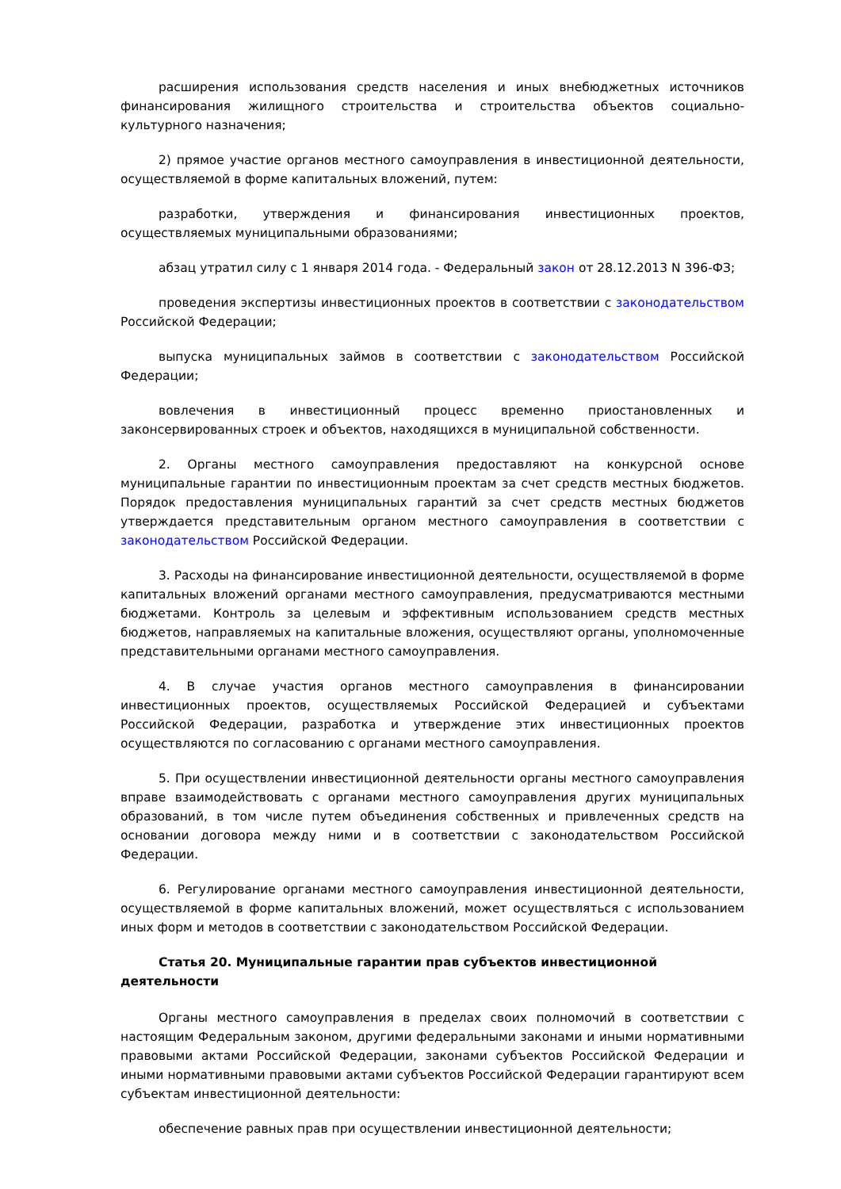расширения использования средств населения и иных внебюджетных источников финансирования жилищного строительства и строительства объектов социально-культурного назначения;
2) прямое участие органов местного самоуправления в инвестиционной деятельности, осуществляемой в форме капитальных вложений, путем:
разработки, утверждения и финансирования инвестиционных проектов, осуществляемых муниципальными образованиями;
абзац утратил силу с 1 января 2014 года. - Федеральный закон от 28.12.2013 N 396-ФЗ;
проведения экспертизы инвестиционных проектов в соответствии с законодательством Российской Федерации;
выпуска муниципальных займов в соответствии с законодательством Российской Федерации;
вовлечения в инвестиционный процесс временно приостановленных и законсервированных строек и объектов, находящихся в муниципальной собственности.
2. Органы местного самоуправления предоставляют на конкурсной основе муниципальные гарантии по инвестиционным проектам за счет средств местных бюджетов. Порядок предоставления муниципальных гарантий за счет средств местных бюджетов утверждается представительным органом местного самоуправления в соответствии с законодательством Российской Федерации.
3. Расходы на финансирование инвестиционной деятельности, осуществляемой в форме капитальных вложений органами местного самоуправления, предусматриваются местными бюджетами. Контроль за целевым и эффективным использованием средств местных бюджетов, направляемых на капитальные вложения, осуществляют органы, уполномоченные представительными органами местного самоуправления.
4. В случае участия органов местного самоуправления в финансировании инвестиционных проектов, осуществляемых Российской Федерацией и субъектами Российской Федерации, разработка и утверждение этих инвестиционных проектов осуществляются по согласованию с органами местного самоуправления.
5. При осуществлении инвестиционной деятельности органы местного самоуправления вправе взаимодействовать с органами местного самоуправления других муниципальных образований, в том числе путем объединения собственных и привлеченных средств на основании договора между ними и в соответствии с законодательством Российской Федерации.
6. Регулирование органами местного самоуправления инвестиционной деятельности, осуществляемой в форме капитальных вложений, может осуществляться с использованием иных форм и методов в соответствии с законодательством Российской Федерации.
Статья 20. Муниципальные гарантии прав субъектов инвестиционной деятельности
Органы местного самоуправления в пределах своих полномочий в соответствии с настоящим Федеральным законом, другими федеральными законами и иными нормативными правовыми актами Российской Федерации, законами субъектов Российской Федерации и иными нормативными правовыми актами субъектов Российской Федерации гарантируют всем субъектам инвестиционной деятельности:
обеспечение равных прав при осуществлении инвестиционной деятельности;